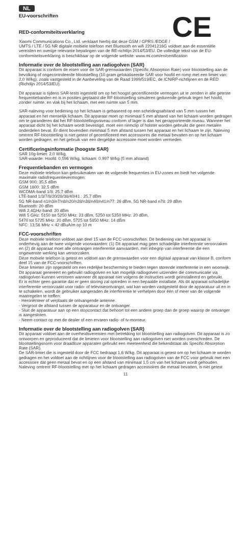NL
EU-voorschriften
CE
RED-conformiteitsverklaring
Xiaomi Communications Co., Ltd. verklaart hierbij dat deze GSM / GPRS /EDGE / UMTS / LTE / 5G NR digitale mobiele telefoon met Bluetooth en wifi 22041216G voldoet aan de essentiële vereisten en overige relevante bepalingen van de RE-richtlijn 2014/53/EU. De volledige tekst van de EU-conformiteitsverklaring is beschikbaar op de volgende website: www.mi.com/en/certification
Informatie over de blootstelling aan radiogolven (SAR)
Dit apparaat is conform de eisen voor de SAR-grenswaarden (Specific Absorption Rate) voor blootstelling aan de bevolking of ongecontroleerde blootstelling (10 gram gelokaliseerde SAR voor hoofd en romp met een limiet van: 2,0 W/kg), zoals vastgesteld in de Aanbeveling van de Raad 1999/519/EC, de ICNIRP-richtlijnen en de RED (Richtlijn 2014/53/EU).
Dit apparaat is tijdens SAR-tests ingesteld om op het hoogst gecertificeerde vermogen uit te zenden in alle geteste frequentiebanden en is in posities geplaatst die RF-blootstelling simuleren gedurende gebruik tegen het hoofd, zonder ruimte, en vlak bij het lichaam, met een ruimte van 5 mm.
SAR-naleving voor bediening op het lichaam is gebaseerd op een scheidingsafstand van 5 mm tussen het apparaat en het menselijk lichaam. Dit apparaat moet op minimaal 5 mm afstand van het lichaam worden gedragen om te garanderen dat het RF-blootstellingsniveau conform of lager is dan het gerapporteerde niveau. Wanneer het apparaat dicht bij het lichaam wordt bevestigd, moet een riemclip of holster worden gebruikt die geen metalen onderdelen bevat. Er dient bovendien minimaal 5 mm afstand tussen het apparaat en het lichaam te zijn. Naleving omtrent RF-blootstelling is niet getest of gecertificeerd met accessoires die metaal bevatten en op het lichaam worden gedragen, en het gebruik van een dergelijke accessoire moet worden vermeden.
Certificeringsinformatie (hoogste SAR)
SAR 10g-limiet: 2,0 W/kg,
SAR-waarde: Hoofd: 0,596 W/kg, lichaam: 0,997 W/kg (5 mm afstand)
Frequentiebanden en vermogen
Deze mobiele telefoon kan gebruikmaken van de volgende frequenties in EU-zones en biedt het volgende maximale radiofrequentievermogen:
GSM 900: 35,5 dBm
GSM 1800: 32,5 dBm
WCDMA-band 1/8: 25,7 dBm
LTE-band 1/3/7/8/20/28/38/40/41 : 25,7 dBm
5G NR-band n1/n3/n7/n8/n20/n28/n38/n40/n41/n77: 26 dBm, 5G NR-band n78: 29 dBm
Bluetooth: 20 dBm
Wifi 2,4GHz-band: 20 dBm
Wifi 5 GHz: 5150 tot 5250 MHz: 23 dBm, 5250 tot 5350 MHz: 20 dBm,
5470 tot 5725 MHz: 20 dBm, 5725 tot 5850 MHz: 14 dBm
NFC: 13,56 MHz < 42 dBuA/m op 10 m
FCC-voorschriften
Deze mobiele telefoon voldoet aan deel 15 van de FCC-voorschriften. De bediening van het apparaat is onderhevig aan de twee volgende voorwaarden: (1) Dit apparaat mag geen schadelijke interferentie veroorzaken en (2) dit apparaat moet alle ontvangen interferentie aanvaarden, met inbegrip van interferentie die een ongewenste werking kan veroorzaken.
Deze mobiele telefoon is getest en voldoet aan de grenswaarden voor een digitaal apparaat van klasse B, conform deel 15 van de FCC-voorschriften.
Deze limieten zijn opgesteld om een redelijke bescherming te bieden tegen storende interferentie in een woonwijk.
Dit apparaat genereert en gebruikt radiogolven en kan mogelijk radiogolven uitzenden die communicatie via radiogolven kunnen verstoren wanneer dit apparaat niet volgens de instructies wordt geïnstalleerd en gebruikt.
Er is echter geen garantie dat er geen storing zal optreden in een bepaalde installatie. Als dit apparaat schadelijke interferentie veroorzaakt voor radio- of televisieontvangst, wat kan worden vastgesteld door de apparatuur uit en in te schakelen, wordt de gebruiker aangeraden de interferentie te verhelpen door één of meer van de volgende maatregelen te treffen:
- Heroriënteer of verplaats de ontvangende antenne.
- Vergroot de afstand tussen de apparatuur en de ontvanger.
- Sluit de apparatuur aan op een stopcontact dat behoort tot een andere groep dan de groep waarop de ontvanger is aangesloten.
- Neem contact op met de dealer of een ervaren radio- of tv-monteur.
Informatie over de blootstelling aan radiogolven (SAR)
Dit apparaat voldoet aan de overheidsvereisten met betrekking tot blootstelling aan radiogolven. Dit apparaat is zo ontworpen en geproduceerd dat de limieten voor blootstelling aan radiogolven niet worden overschreden. De blootstellingsnorm voor draadloze apparaten gebruikt een meeteenheid die bekendstaat als Specific Absorption Rate (SAR).
De SAR-limiet die is ingesteld door de FCC bedraagt 1,6 W/kg. Dit apparaat is getest om op het lichaam te worden gedragen en het voldoet aan de richtlijnen voor de blootstelling aan radiogolven van de FCC voor gebruik met een accessoire dat geen metaal bevat en op een afstand van minimaal 1,5 cm van het lichaam wordt gehouden. Naleving omtrent RF-blootstelling met op het lichaam gedragen accessoires die metaal bevatten, is niet getest
11